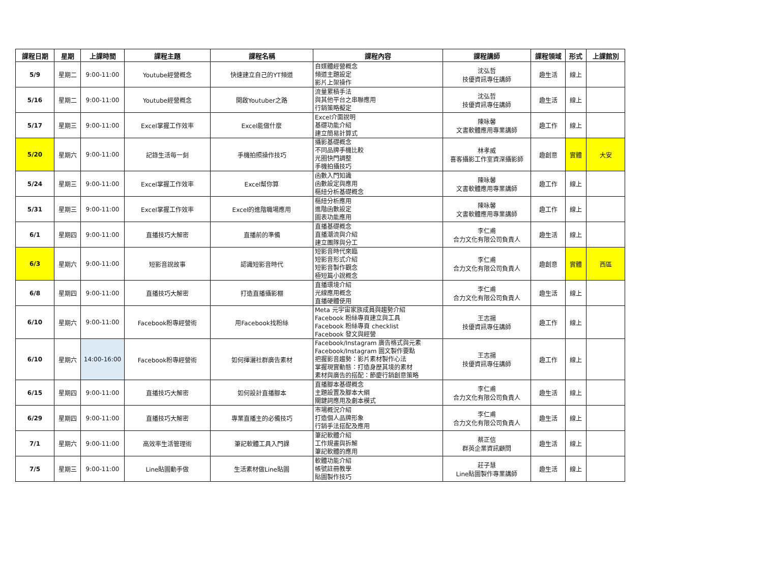| 課程日期 | 星期 | 上課時間 | 課程主題 | 課程名稱 | 課程內容 | 課程講師 | 課程領域 | 形式 | 上課館別 |
| --- | --- | --- | --- | --- | --- | --- | --- | --- | --- |
| 5/9 | 星期二 | 9:00-11:00 | Youtube經營概念 | 快速建立自己的YT頻道 | 自媒體經營概念 頻道主題設定 影片上架操作 | 沈弘哲 技優資訊專任講師 | 趣生活 | 線上 | |
| 5/16 | 星期二 | 9:00-11:00 | Youtube經營概念 | 開啟Youtuber之路 | 流量累積手法 與其他平台之串聯應用 行銷策略擬定 | 沈弘哲 技優資訊專任講師 | 趣生活 | 線上 | |
| 5/17 | 星期三 | 9:00-11:00 | Excel掌握工作效率 | Excel能做什麼 | Excel介面說明 基礎功能介紹 建立簡易計算式 | 陳咏馨 文書軟體應用專業講師 | 趣工作 | 線上 | |
| 5/20 | 星期六 | 9:00-11:00 | 記錄生活每一刻 | 手機拍照操作技巧 | 攝影基礎概念 不同品牌手機比較 光圈快門調整 手機拍攝技巧 | 林孝威 喜客攝影工作室資深攝影師 | 趣創意 | 實體 | 大安 |
| 5/24 | 星期三 | 9:00-11:00 | Excel掌握工作效率 | Excel幫你算 | 函數入門知識 函數設定與應用 樞紐分析基礎概念 | 陳咏馨 文書軟體應用專業講師 | 趣工作 | 線上 | |
| 5/31 | 星期三 | 9:00-11:00 | Excel掌握工作效率 | Excel的進階職場應用 | 樞紐分析應用 進階函數設定 圖表功能應用 | 陳咏馨 文書軟體應用專業講師 | 趣工作 | 線上 | |
| 6/1 | 星期四 | 9:00-11:00 | 直播技巧大解密 | 直播前的準備 | 直播基礎概念 直播潮流與介紹 建立團隊與分工 | 李仁甫 合力文化有限公司負責人 | 趣生活 | 線上 | |
| 6/3 | 星期六 | 9:00-11:00 | 短影音說故事 | 認識短影音時代 | 短影音時代來臨 短影音形式介紹 短影音製作觀念 極短篇小說概念 | 李仁甫 合力文化有限公司負責人 | 趣創意 | 實體 | 西區 |
| 6/8 | 星期四 | 9:00-11:00 | 直播技巧大解密 | 打造直播攝影棚 | 直播環境介紹 光線應用概念 直播硬體使用 | 李仁甫 合力文化有限公司負責人 | 趣生活 | 線上 | |
| 6/10 | 星期六 | 9:00-11:00 | Facebook粉專經營術 | 用Facebook找粉絲 | Meta 元宇宙家族成員與趨勢介紹 Facebook 粉絲專頁建立與工具 Facebook 粉絲專頁 checklist Facebook 發文與經營 | 王志揚 技優資訊專任講師 | 趣工作 | 線上 | |
| 6/10 | 星期六 | 14:00-16:00 | Facebook粉專經營術 | 如何揮灑社群廣告素材 | Facebook/Instagram 廣告格式與元素 Facebook/Instagram 圖文製作要點 把握影音趨勢：影片素材製作心法 掌握現實動態：打造身歷其境的素材 素材與廣告的搭配：節慶行銷創意策略 | 王志揚 技優資訊專任講師 | 趣工作 | 線上 | |
| 6/15 | 星期四 | 9:00-11:00 | 直播技巧大解密 | 如何設計直播腳本 | 直播腳本基礎概念 主題設置及腳本大綱 關鍵詞應用及劇本模式 | 李仁甫 合力文化有限公司負責人 | 趣生活 | 線上 | |
| 6/29 | 星期四 | 9:00-11:00 | 直播技巧大解密 | 專業直播主的必備技巧 | 市場概況介紹 打造個人品牌形象 行銷手法搭配及應用 | 李仁甫 合力文化有限公司負責人 | 趣生活 | 線上 | |
| 7/1 | 星期六 | 9:00-11:00 | 高效率生活管理術 | 筆記軟體工具入門課 | 筆記軟體介紹 工作規畫與拆解 筆記軟體的應用 | 蔡正信 群英企業資訊顧問 | 趣生活 | 線上 | |
| 7/5 | 星期三 | 9:00-11:00 | Line貼圖動手做 | 生活素材做Line貼圖 | 軟體功能介紹 帳號註冊教學 貼圖製作技巧 | 莊子慧 Line貼圖製作專業講師 | 趣生活 | 線上 | |